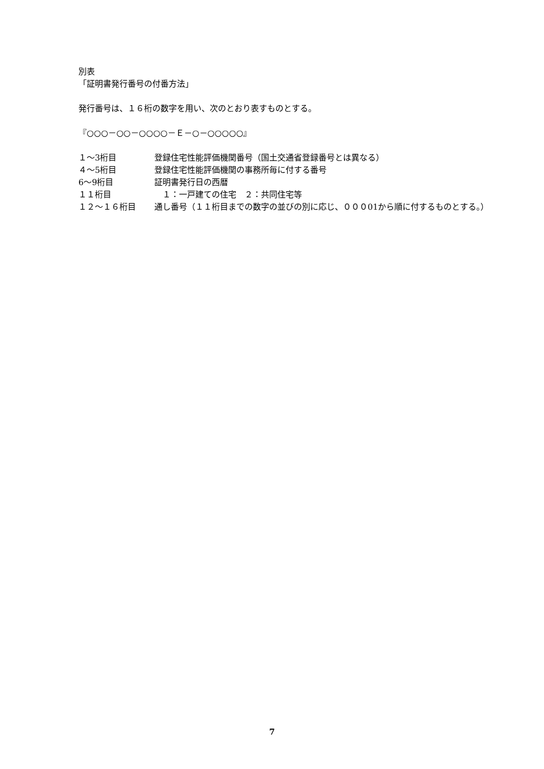別表
「証明書発行番号の付番方法」
発行番号は、１６桁の数字を用い、次のとおり表すものとする。
『○○○－○○－○○○○－Ｅ－○－○○○○○』
| １～3桁目 | 登録住宅性能評価機関番号（国土交通省登録番号とは異なる） |
| ４～5桁目 | 登録住宅性能評価機関の事務所毎に付する番号 |
| 6～9桁目 | 証明書発行日の西暦 |
| １１桁目 | １：一戸建ての住宅 ２：共同住宅等 |
| １２～１６桁目 | 通し番号（１１桁目までの数字の並びの別に応じ、０００01から順に付するものとする。） |
7